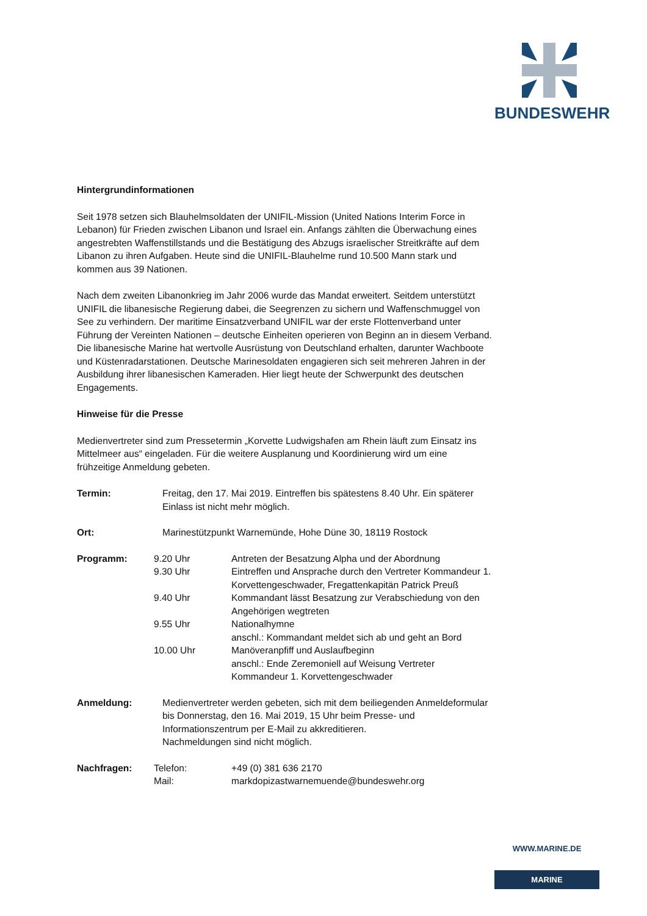BUNDESWEHR
Hintergrundinformationen
Seit 1978 setzen sich Blauhelmsoldaten der UNIFIL-Mission (United Nations Interim Force in Lebanon) für Frieden zwischen Libanon und Israel ein. Anfangs zählten die Überwachung eines angestrebten Waffenstillstands und die Bestätigung des Abzugs israelischer Streitkräfte auf dem Libanon zu ihren Aufgaben. Heute sind die UNIFIL-Blauhelme rund 10.500 Mann stark und kommen aus 39 Nationen.
Nach dem zweiten Libanonkrieg im Jahr 2006 wurde das Mandat erweitert. Seitdem unterstützt UNIFIL die libanesische Regierung dabei, die Seegrenzen zu sichern und Waffenschmuggel von See zu verhindern. Der maritime Einsatzverband UNIFIL war der erste Flottenverband unter Führung der Vereinten Nationen – deutsche Einheiten operieren von Beginn an in diesem Verband. Die libanesische Marine hat wertvolle Ausrüstung von Deutschland erhalten, darunter Wachboote und Küstenradarstationen. Deutsche Marinesoldaten engagieren sich seit mehreren Jahren in der Ausbildung ihrer libanesischen Kameraden. Hier liegt heute der Schwerpunkt des deutschen Engagements.
Hinweise für die Presse
Medienvertreter sind zum Pressetermin „Korvette Ludwigshafen am Rhein läuft zum Einsatz ins Mittelmeer aus“ eingeladen. Für die weitere Ausplanung und Koordinierung wird um eine frühzeitige Anmeldung gebeten.
| Termin: | Freitag, den 17. Mai 2019. Eintreffen bis spätestens 8.40 Uhr. Ein späterer Einlass ist nicht mehr möglich. | |
| Ort: | Marinestützpunkt Warnemünde, Hohe Düne 30, 18119 Rostock | |
| Programm: | 9.20 Uhr | Antreten der Besatzung Alpha und der Abordnung |
| | 9.30 Uhr | Eintreffen und Ansprache durch den Vertreter Kommandeur 1. Korvettengeschwader, Fregattenkapitän Patrick Preuß |
| | 9.40 Uhr | Kommandant lässt Besatzung zur Verabschiedung von den Angehörigen wegtreten |
| | 9.55 Uhr | Nationalhymne anschl.: Kommandant meldet sich ab und geht an Bord |
| | 10.00 Uhr | Manöveranpfiff und Auslaufbeginn anschl.: Ende Zeremoniell auf Weisung Vertreter Kommandeur 1. Korvettengeschwader |
| Anmeldung: | Medienvertreter werden gebeten, sich mit dem beiliegenden Anmeldeformular bis Donnerstag, den 16. Mai 2019, 15 Uhr beim Presse- und Informationszentrum per E-Mail zu akkreditieren. Nachmeldungen sind nicht möglich. | |
| Nachfragen: | Telefon: | +49 (0) 381 636 2170 |
| | Mail: | markdopizastwarnemuende@bundeswehr.org |
WWW.MARINE.DE
MARINE